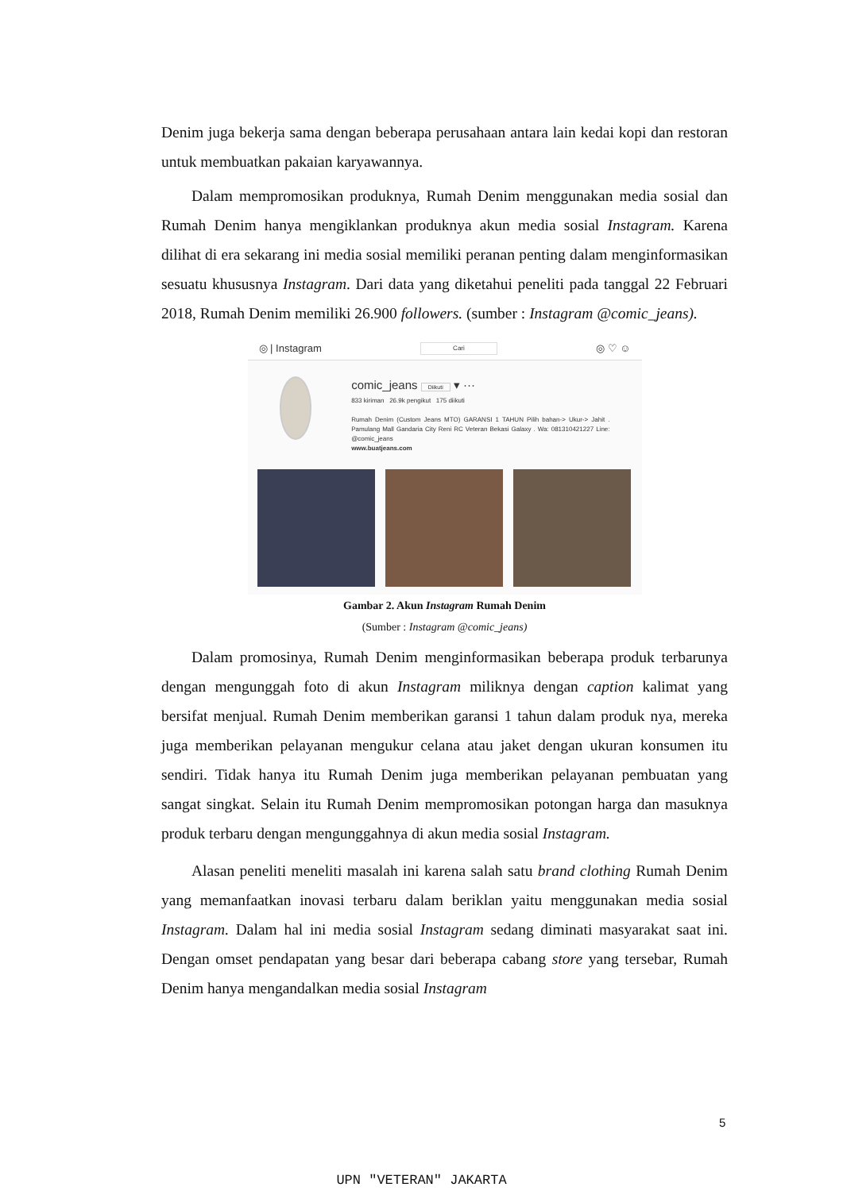Denim juga bekerja sama dengan beberapa perusahaan antara lain kedai kopi dan restoran untuk membuatkan pakaian karyawannya.
Dalam mempromosikan produknya, Rumah Denim menggunakan media sosial dan Rumah Denim hanya mengiklankan produknya akun media sosial Instagram. Karena dilihat di era sekarang ini media sosial memiliki peranan penting dalam menginformasikan sesuatu khususnya Instagram. Dari data yang diketahui peneliti pada tanggal 22 Februari 2018, Rumah Denim memiliki 26.900 followers. (sumber : Instagram @comic_jeans).
◎ | Instagram Cari ◎ ♡ ☺
comic_jeans Diikuti ▾ ···
833 kiriman 26.9k pengikut 175 diikuti
Rumah Denim (Custom Jeans MTO) GARANSI 1 TAHUN Pilih bahan-> Ukur-> Jahit . Pamulang Mall Gandaria City Reni RC Veteran Bekasi Galaxy . Wa: 081310421227 Line: @comic_jeans
www.buatjeans.com
Gambar 2. Akun Instagram Rumah Denim
(Sumber : Instagram @comic_jeans)
Dalam promosinya, Rumah Denim menginformasikan beberapa produk terbarunya dengan mengunggah foto di akun Instagram miliknya dengan caption kalimat yang bersifat menjual. Rumah Denim memberikan garansi 1 tahun dalam produk nya, mereka juga memberikan pelayanan mengukur celana atau jaket dengan ukuran konsumen itu sendiri. Tidak hanya itu Rumah Denim juga memberikan pelayanan pembuatan yang sangat singkat. Selain itu Rumah Denim mempromosikan potongan harga dan masuknya produk terbaru dengan mengunggahnya di akun media sosial Instagram.
Alasan peneliti meneliti masalah ini karena salah satu brand clothing Rumah Denim yang memanfaatkan inovasi terbaru dalam beriklan yaitu menggunakan media sosial Instagram. Dalam hal ini media sosial Instagram sedang diminati masyarakat saat ini. Dengan omset pendapatan yang besar dari beberapa cabang store yang tersebar, Rumah Denim hanya mengandalkan media sosial Instagram
5
UPN "VETERAN" JAKARTA